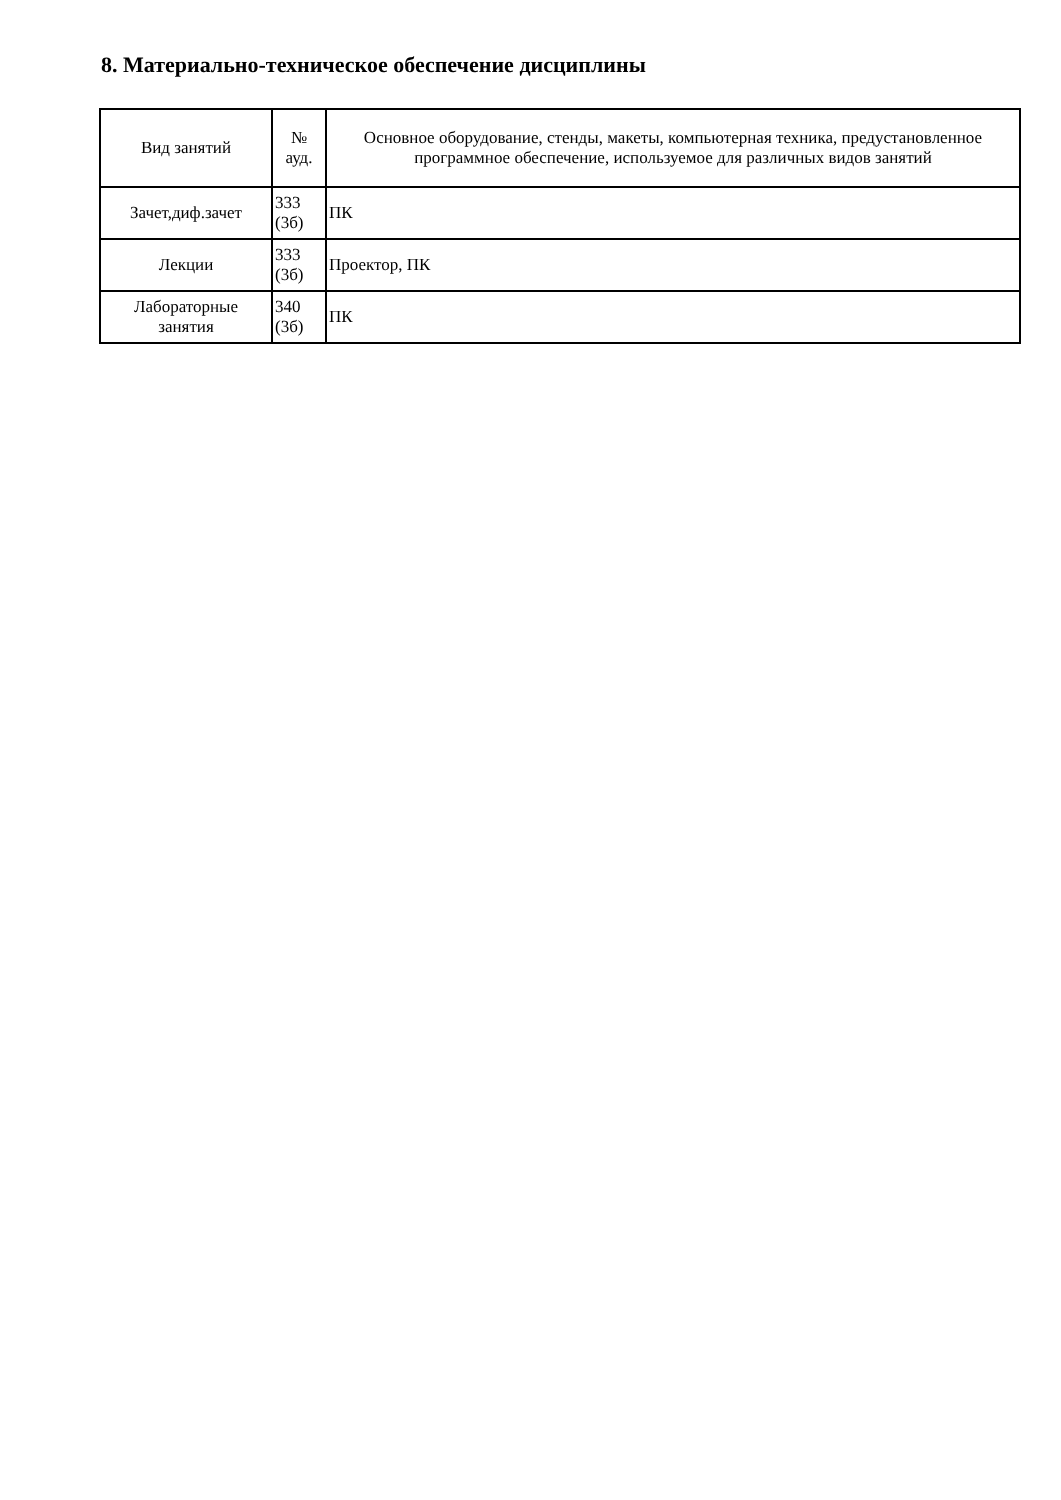8. Материально-техническое обеспечение дисциплины
| Вид занятий | № ауд. | Основное оборудование, стенды, макеты, компьютерная техника, предустановленное программное обеспечение, используемое для различных видов занятий |
| --- | --- | --- |
| Зачет,диф.зачет | 333 (3б) | ПК |
| Лекции | 333 (3б) | Проектор, ПК |
| Лабораторные занятия | 340 (3б) | ПК |